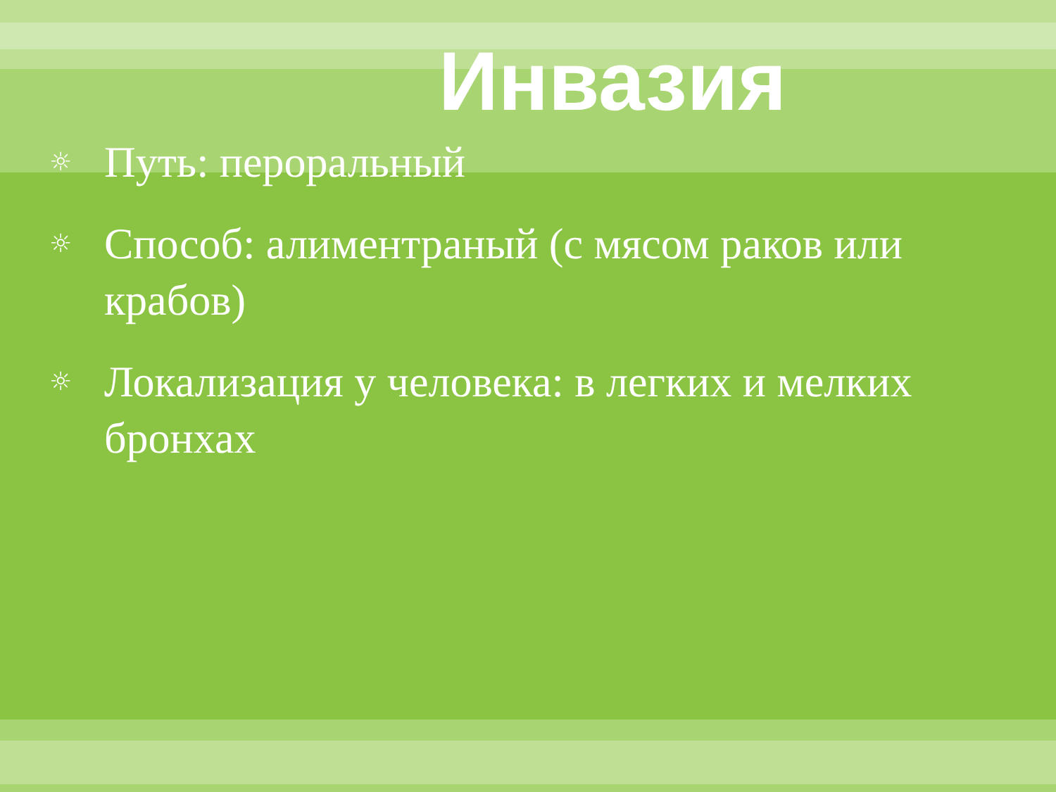Инвазия
☼ Путь: пероральный
☼ Способ: алиментраный (с мясом раков или крабов)
☼ Локализация у человека: в легких и мелких бронхах